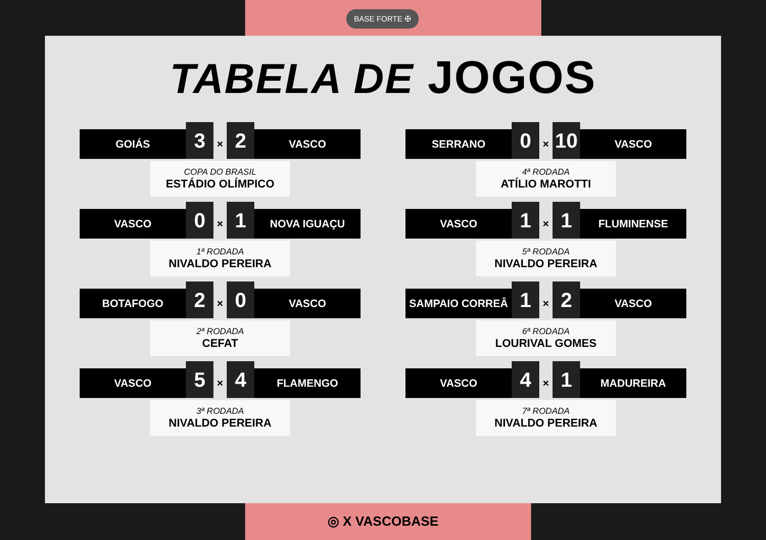BASE FORTE ✠
TABELA DE JOGOS
GOIÁS 3 × 2 VASCO
COPA DO BRASIL
ESTÁDIO OLÍMPICO
SERRANO 0 × 10 VASCO
4ª RODADA
ATÍLIO MAROTTI
VASCO 0 × 1 NOVA IGUAÇU
1ª RODADA
NIVALDO PEREIRA
VASCO 1 × 1 FLUMINENSE
5ª RODADA
NIVALDO PEREIRA
BOTAFOGO 2 × 0 VASCO
2ª RODADA
CEFAT
SAMPAIO CORREÂ 1 × 2 VASCO
6ª RODADA
LOURIVAL GOMES
VASCO 5 × 4 FLAMENGO
3ª RODADA
NIVALDO PEREIRA
VASCO 4 × 1 MADUREIRA
7ª RODADA
NIVALDO PEREIRA
◎ X VASCOBASE